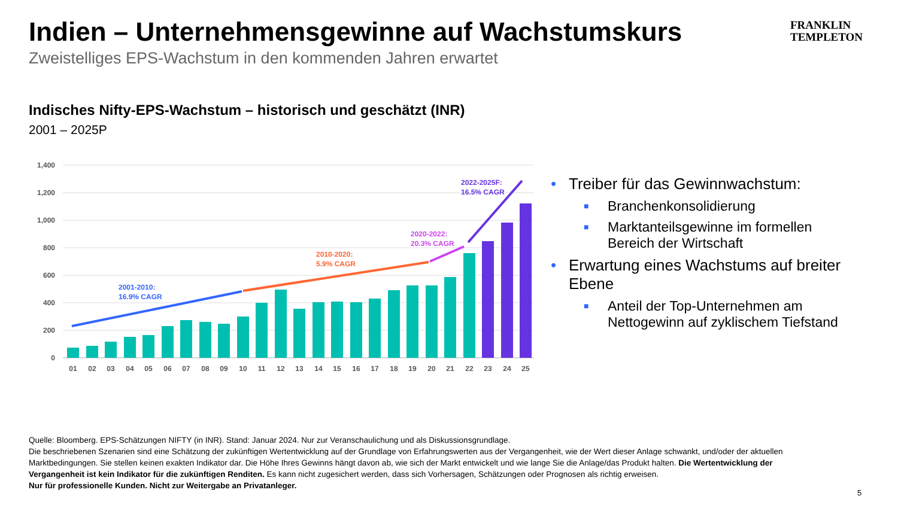Indien – Unternehmensgewinne auf Wachstumskurs
Zweistelliges EPS-Wachstum in den kommenden Jahren erwartet
FRANKLIN
TEMPLETON
Indisches Nifty-EPS-Wachstum – historisch und geschätzt (INR)
2001 – 2025P
1,400
1,200
1,000
800
600
400
200
0
01
02
03
04
05
06
07
08
09
10
11
12
13
14
15
16
17
18
19
20
21
22
23
24
25
2001-2010:
16.9% CAGR
2010-2020:
5.9% CAGR
2020-2022:
20.3% CAGR
2022-2025F:
16.5% CAGR
• Treiber für das Gewinnwachstum:
■ Branchenkonsolidierung
■ Marktanteilsgewinne im formellen Bereich der Wirtschaft
• Erwartung eines Wachstums auf breiter Ebene
■ Anteil der Top-Unternehmen am Nettogewinn auf zyklischem Tiefstand
Quelle: Bloomberg. EPS-Schätzungen NIFTY (in INR). Stand: Januar 2024. Nur zur Veranschaulichung und als Diskussionsgrundlage.
Die beschriebenen Szenarien sind eine Schätzung der zukünftigen Wertentwicklung auf der Grundlage von Erfahrungswerten aus der Vergangenheit, wie der Wert dieser Anlage schwankt, und/oder der aktuellen Marktbedingungen. Sie stellen keinen exakten Indikator dar. Die Höhe Ihres Gewinns hängt davon ab, wie sich der Markt entwickelt und wie lange Sie die Anlage/das Produkt halten. Die Wertentwicklung der Vergangenheit ist kein Indikator für die zukünftigen Renditen. Es kann nicht zugesichert werden, dass sich Vorhersagen, Schätzungen oder Prognosen als richtig erweisen.
Nur für professionelle Kunden. Nicht zur Weitergabe an Privatanleger.
5